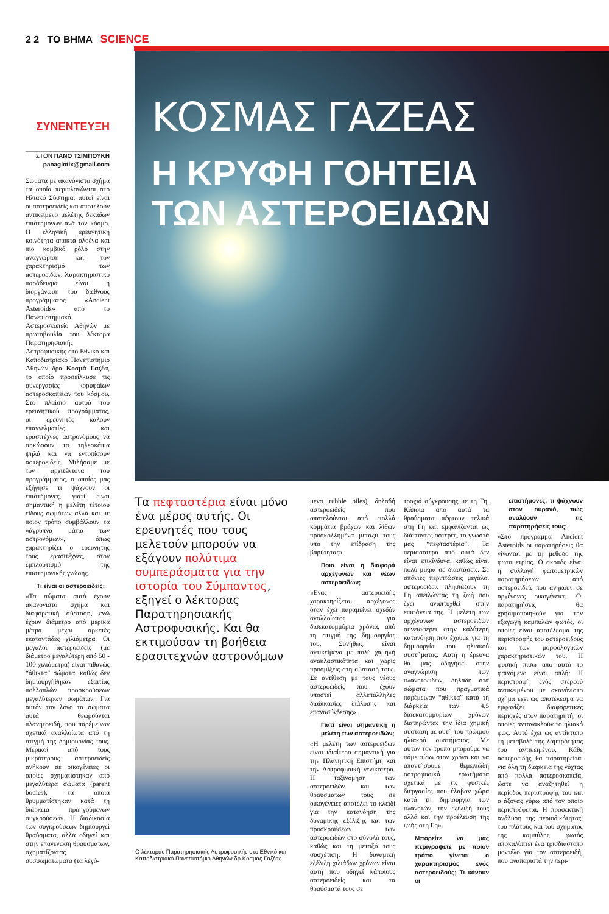2 2 ΤΟ ΒΗΜΑ SCIENCE
ΣΥΝΕΝΤΕΥΞΗ
ΣΤΟΝ ΠΑΝΟ ΤΣΙΜΠΟΥΚΗ
panagiotix@gmail.com
Σώματα με ακανόνιστο σχήμα τα οποία περιπλανώνται στο Ηλιακό Σύστημα: αυτοί είναι οι αστεροειδείς και αποτελούν αντικείμενο μελέτης δεκάδων επιστημόνων ανά τον κόσμο. Η ελληνική ερευνητική κοινότητα αποκτά ολοένα και πιο κομβικό ρόλο στην αναγνώριση και τον χαρακτηρισμό των αστεροειδών. Χαρακτηριστικό παράδειγμα είναι η διοργάνωση του διεθνούς προγράμματος «Ancient Asteroids» από το Πανεπιστημιακό Αστεροσκοπείο Αθηνών με πρωτοβουλία του λέκτορα Παρατηρησιακής Αστροφυσικής στο Εθνικό και Καποδιστριακό Πανεπιστήμιο Αθηνών δρα Κοσμά Γαζέα, το οποίο προσείλκυσε τις συνεργασίες κορυφαίων αστεροσκοπείων του κόσμου. Στο πλαίσιο αυτού του ερευνητικού προγράμματος, οι ερευνητές καλούν επαγγελματίες και ερασιτέχνες αστρονόμους να σηκώσουν τα τηλεσκόπια ψηλά και να εντοπίσουν αστεροειδείς. Μιλήσαμε με τον αρχιτέκτονα του προγράμματος, ο οποίος μας εξήγησε τι ψάχνουν οι επιστήμονες, γιατί είναι σημαντική η μελέτη τέτοιου είδους σωμάτων αλλά και με ποιον τρόπο συμβάλλουν τα «άγρυπνα μάτια των αστρονόμων», όπως χαρακτηρίζει ο ερευνητής τους ερασιτέχνες, στον εμπλουτισμό της επιστημονικής γνώσης.
Τι είναι οι αστεροειδείς;
«Τα σώματα αυτά έχουν ακανόνιστο σχήμα και διαφορετική σύσταση, ενώ έχουν διάμετρο από μερικά μέτρα μέχρι αρκετές εκατοντάδες χιλιόμετρα. Οι μεγάλοι αστεροειδείς (με διάμετρο μεγαλύτερη από 50 - 100 χιλιόμετρα) είναι πιθανώς “άθικτα” σώματα, καθώς δεν δημιουργήθηκαν εξαιτίας πολλαπλών προσκρούσεων μεγαλύτερων σωμάτων. Για αυτόν τον λόγο τα σώματα αυτά θεωρούνται πλανητοειδή, που παρέμειναν σχετικά αναλλοίωτα από τη στιγμή της δημιουργίας τους. Μερικοί από τους μικρότερους αστεροειδείς ανήκουν σε οικογένειες οι οποίες σχηματίστηκαν από μεγαλύτερα σώματα (parent bodies), τα οποία θρυμματίστηκαν κατά τη διάρκεια προηγούμενων συγκρούσεων. Η διαδικασία των συγκρούσεων δημιουργεί θραύσματα, αλλά οδηγεί και στην επανένωση θραυσμάτων, σχηματίζοντας συσσωματώματα (τα λεγό-
ΚΟΣΜΑΣ ΓΑΖΕΑΣ
Η ΚΡΥΦΗ ΓΟΗΤΕΙΑ
ΤΩΝ ΑΣΤΕΡΟΕΙΔΩΝ
Τα πεφταστέρια είναι μόνο ένα μέρος αυτής. Οι ερευνητές που τους μελετούν μπορούν να εξάγουν πολύτιμα συμπεράσματα για την ιστορία του Σύμπαντος, εξηγεί ο λέκτορας Παρατηρησιακής Αστροφυσικής. Και θα εκτιμούσαν τη βοήθεια ερασιτεχνών αστρονόμων
Ο λέκτορας Παρατηρησιακής Αστροφυσικής στο Εθνικό και Καποδιστριακό Πανεπιστήμιο Αθηνών δρ Κοσμάς Γαζέας
μενα rubble piles), δηλαδή αστεροειδείς που αποτελούνται από πολλά κομμάτια βράχων και λίθων προσκολλημένα μεταξύ τους υπό την επίδραση της βαρύτητας».
Ποια είναι η διαφορά αρχέγονων και νέων αστεροειδών;
«Ενας αστεροειδής χαρακτηρίζεται αρχέγονος όταν έχει παραμείνει σχεδόν αναλλοίωτος για δισεκατομμύρια χρόνια, από τη στιγμή της δημιουργίας του. Συνήθως, είναι αντικείμενα με πολύ χαμηλή ανακλαστικότητα και χωρίς προσμίξεις στη σύστασή τους. Σε αντίθεση με τους νέους αστεροειδείς που έχουν υποστεί αλλεπάλληλες διαδικασίες διάλυσης και επανασύνδεσης».
Γιατί είναι σημαντική η μελέτη των αστεροειδών;
«Η μελέτη των αστεροειδών είναι ιδιαίτερα σημαντική για την Πλανητική Επιστήμη και την Αστροφυσική γενικότερα. Η ταξινόμηση των αστεροειδών και των θραυσμάτων τους σε οικογένειες αποτελεί το κλειδί για την κατανόηση της δυναμικής εξέλιξης και των προσκρούσεων των αστεροειδών στο σύνολό τους, καθώς και τη μεταξύ τους συσχέτιση. Η δυναμική εξέλιξη χιλιάδων χρόνων είναι αυτή που οδηγεί κάποιους αστεροειδείς και τα θραύσματά τους σε
τροχιά σύγκρουσης με τη Γη. Κάποια από αυτά τα θραύσματα πέφτουν τελικά στη Γη και εμφανίζονται ως διάττοντες αστέρες, τα γνωστά μας “πεφταστέρια”. Τα περισσότερα από αυτά δεν είναι επικίνδυνα, καθώς είναι πολύ μικρά σε διαστάσεις. Σε σπάνιες περιπτώσεις μεγάλοι αστεροειδείς πλησιάζουν τη Γη απειλώντας τη ζωή που έχει αναπτυχθεί στην επιφάνειά της. Η μελέτη των αρχέγονων αστεροειδών συνεισφέρει στην καλύτερη κατανόηση που έχουμε για τη δημιουργία του ηλιακού συστήματος. Αυτή η έρευνα θα μας οδηγήσει στην αναγνώριση των πλανητοειδών, δηλαδή στα σώματα που πραγματικά παρέμειναν “άθικτα” κατά τη διάρκεια των 4,5 δισεκατομμυρίων χρόνων διατηρώντας την ίδια χημική σύσταση με αυτή του πρώιμου ηλιακού συστήματος. Με αυτόν τον τρόπο μπορούμε να πάμε πίσω στον χρόνο και να απαντήσουμε θεμελιώδη αστροφυσικά ερωτήματα σχετικά με τις φυσικές διεργασίες που έλαβαν χώρα κατά τη δημιουργία των πλανητών, την εξέλιξή τους αλλά και την προέλευση της ζωής στη Γη».
Μπορείτε να μας περιγράψετε με ποιον τρόπο γίνεται ο χαρακτηρισμός ενός αστεροειδούς; Τι κάνουν οι
επιστήμονες, τι ψάχνουν στον ουρανό, πώς αναλύουν τις παρατηρήσεις τους;
«Στο πρόγραμμα Ancient Asteroids οι παρατηρήσεις θα γίνονται με τη μέθοδο της φωτομετρίας. Ο σκοπός είναι η συλλογή φωτομετρικών παρατηρήσεων από αστεροειδείς που ανήκουν σε αρχέγονες οικογένειες. Οι παρατηρήσεις θα χρησιμοποιηθούν για την εξαγωγή καμπυλών φωτός, οι οποίες είναι αποτέλεσμα της περιστροφής του αστεροειδούς και των μορφολογικών χαρακτηριστικών του. Η φυσική πίσω από αυτό το φαινόμενο είναι απλή: Η περιστροφή ενός στερεού αντικειμένου με ακανόνιστο σχήμα έχει ως αποτέλεσμα να εμφανίζει διαφορετικές περιοχές στον παρατηρητή, οι οποίες αντανακλούν το ηλιακό φως. Αυτό έχει ως αντίκτυπο τη μεταβολή της λαμπρότητας του αντικειμένου. Κάθε αστεροειδής θα παρατηρείται για όλη τη διάρκεια της νύχτας από πολλά αστεροσκοπεία, ώστε να αναζητηθεί η περίοδος περιστροφής του και ο άξονας γύρω από τον οποίο περιστρέφεται. Η προσεκτική ανάλυση της περιοδικότητας, του πλάτους και του σχήματος της καμπύλης φωτός αποκαλύπτει ένα τρισδιάστατο μοντέλο για τον αστεροειδή, που αναπαριστά την περι-